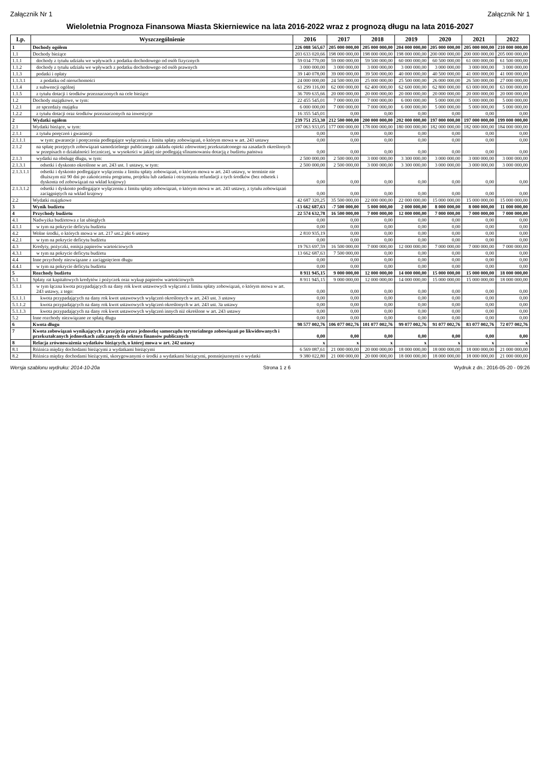Załącznik Nr 1 Załącznik Nr 1
Wieloletnia Prognoza Finansowa Miasta Skierniewice na lata 2016-2022 wraz z prognozą długu na lata 2016-2027
| Lp. | Wyszczególnienie | 2016 | 2017 | 2018 | 2019 | 2020 | 2021 | 2022 |
| --- | --- | --- | --- | --- | --- | --- | --- | --- |
| 1 | Dochody ogółem | 226 088 565,67 | 205 000 000,00 | 205 000 000,00 | 204 000 000,00 | 205 000 000,00 | 205 000 000,00 | 210 000 000,00 |
| 1.1 | Dochody bieżące | 203 633 020,66 | 198 000 000,00 | 198 000 000,00 | 198 000 000,00 | 200 000 000,00 | 200 000 000,00 | 205 000 000,00 |
| 1.1.1 | dochody z tytułu udziału we wpływach z podatku dochodowego od osób fizycznych | 59 034 770,00 | 59 000 000,00 | 59 500 000,00 | 60 000 000,00 | 60 500 000,00 | 61 000 000,00 | 61 500 000,00 |
| 1.1.2 | dochody z tytułu udziału we wpływach z podatku dochodowego od osób prawnych | 3 000 000,00 | 3 000 000,00 | 3 000 000,00 | 3 000 000,00 | 3 000 000,00 | 3 000 000,00 | 3 000 000,00 |
| 1.1.3 | podatki i opłaty | 39 140 078,00 | 39 000 000,00 | 39 500 000,00 | 40 000 000,00 | 40 500 000,00 | 41 000 000,00 | 41 000 000,00 |
| 1.1.3.1 | z podatku od nieruchomości | 24 000 000,00 | 24 500 000,00 | 25 000 000,00 | 25 500 000,00 | 26 000 000,00 | 26 500 000,00 | 27 000 000,00 |
| 1.1.4 | z subwencji ogólnej | 61 299 116,00 | 62 000 000,00 | 62 400 000,00 | 62 600 000,00 | 62 800 000,00 | 63 000 000,00 | 63 000 000,00 |
| 1.1.5 | z tytułu dotacji i środków przeznaczonych na cele bieżące | 36 709 635,66 | 20 000 000,00 | 20 000 000,00 | 20 000 000,00 | 20 000 000,00 | 20 000 000,00 | 20 000 000,00 |
| 1.2 | Dochody majątkowe, w tym: | 22 455 545,01 | 7 000 000,00 | 7 000 000,00 | 6 000 000,00 | 5 000 000,00 | 5 000 000,00 | 5 000 000,00 |
| 1.2.1 | ze sprzedaży majątku | 6 000 000,00 | 7 000 000,00 | 7 000 000,00 | 6 000 000,00 | 5 000 000,00 | 5 000 000,00 | 5 000 000,00 |
| 1.2.2 | z tytułu dotacji oraz środków przeznaczonych na inwestycje | 16 355 545,01 | 0,00 | 0,00 | 0,00 | 0,00 | 0,00 | 0,00 |
| 2 | Wydatki ogółem | 239 751 253,30 | 212 500 000,00 | 200 000 000,00 | 202 000 000,00 | 197 000 000,00 | 197 000 000,00 | 199 000 000,00 |
| 2.1 | Wydatki bieżące, w tym: | 197 063 933,05 | 177 000 000,00 | 178 000 000,00 | 180 000 000,00 | 182 000 000,00 | 182 000 000,00 | 184 000 000,00 |
| 2.1.1 | z tytułu poręczeń i gwarancji | 0,00 | 0,00 | 0,00 | 0,00 | 0,00 | 0,00 | 0,00 |
| 2.1.1.1 | w tym: gwarancje i poręczenia podlegające wyłączeniu z limitu spłaty zobowiązań, o którym mowa w art. 243 ustawy | 0,00 | 0,00 | 0,00 | 0,00 | 0,00 | 0,00 | 0,00 |
| 2.1.2 | na spłatę przejętych zobowiązań samodzielnego publicznego zakładu opieki zdrowotnej przekształconego na zasadach określonych w przepisach o działalności leczniczej, w wysokości w jakiej nie podlegają sfinansowaniu dotacją z budżetu państwa | 0,00 | 0,00 | 0,00 | 0,00 | 0,00 | 0,00 | 0,00 |
| 2.1.3 | wydatki na obsługę długu, w tym: | 2 500 000,00 | 2 500 000,00 | 3 000 000,00 | 3 300 000,00 | 3 000 000,00 | 3 000 000,00 | 3 000 000,00 |
| 2.1.3.1 | odsetki i dyskonto określone w art. 243 ust. 1 ustawy, w tym: | 2 500 000,00 | 2 500 000,00 | 3 000 000,00 | 3 300 000,00 | 3 000 000,00 | 3 000 000,00 | 3 000 000,00 |
| 2.1.3.1.1 | odsetki i dyskonto podlegające wyłączeniu z limitu spłaty zobowiązań, o którym mowa w art. 243 ustawy, w terminie nie dłuższym niż 90 dni po zakończeniu programu, projektu lub zadania i otrzymaniu refundacji z tych środków (bez odsetek i dyskonta od zobowiązań na wkład krajowy) | 0,00 | 0,00 | 0,00 | 0,00 | 0,00 | 0,00 | 0,00 |
| 2.1.3.1.2 | odsetki i dyskonto podlegające wyłączeniu z limitu spłaty zobowiązań, o którym mowa w art. 243 ustawy, z tytułu zobowiązań zaciągniętych na wkład krajowy | 0,00 | 0,00 | 0,00 | 0,00 | 0,00 | 0,00 | 0,00 |
| 2.2 | Wydatki majątkowe | 42 687 320,25 | 35 500 000,00 | 22 000 000,00 | 22 000 000,00 | 15 000 000,00 | 15 000 000,00 | 15 000 000,00 |
| 3 | Wynik budżetu | -13 662 687,63 | -7 500 000,00 | 5 000 000,00 | 2 000 000,00 | 8 000 000,00 | 8 000 000,00 | 11 000 000,00 |
| 4 | Przychody budżetu | 22 574 632,78 | 16 500 000,00 | 7 000 000,00 | 12 000 000,00 | 7 000 000,00 | 7 000 000,00 | 7 000 000,00 |
| 4.1 | Nadwyżka budżetowa z lat ubiegłych | 0,00 | 0,00 | 0,00 | 0,00 | 0,00 | 0,00 | 0,00 |
| 4.1.1 | w tym na pokrycie deficytu budżetu | 0,00 | 0,00 | 0,00 | 0,00 | 0,00 | 0,00 | 0,00 |
| 4.2 | Wolne środki, o których mowa w art. 217 ust.2 pkt 6 ustawy | 2 810 935,19 | 0,00 | 0,00 | 0,00 | 0,00 | 0,00 | 0,00 |
| 4.2.1 | w tym na pokrycie deficytu budżetu | 0,00 | 0,00 | 0,00 | 0,00 | 0,00 | 0,00 | 0,00 |
| 4.3 | Kredyty, pożyczki, emisja papierów wartościowych | 19 763 697,59 | 16 500 000,00 | 7 000 000,00 | 12 000 000,00 | 7 000 000,00 | 7 000 000,00 | 7 000 000,00 |
| 4.3.1 | w tym na pokrycie deficytu budżetu | 13 662 687,63 | 7 500 000,00 | 0,00 | 0,00 | 0,00 | 0,00 | 0,00 |
| 4.4 | Inne przychody niezwiązane z zaciągnięciem długu | 0,00 | 0,00 | 0,00 | 0,00 | 0,00 | 0,00 | 0,00 |
| 4.4.1 | w tym na pokrycie deficytu budżetu | 0,00 | 0,00 | 0,00 | 0,00 | 0,00 | 0,00 | 0,00 |
| 5 | Rozchody budżetu | 8 911 945,15 | 9 000 000,00 | 12 000 000,00 | 14 000 000,00 | 15 000 000,00 | 15 000 000,00 | 18 000 000,00 |
| 5.1 | Spłaty rat kapitałowych kredytów i pożyczek oraz wykup papierów wartościowych | 8 911 945,15 | 9 000 000,00 | 12 000 000,00 | 14 000 000,00 | 15 000 000,00 | 15 000 000,00 | 18 000 000,00 |
| 5.1.1 | w tym łączna kwota przypadających na dany rok kwot ustawowych wyłączeń z limitu spłaty zobowiązań, o którym mowa w art. 243 ustawy, z tego: | 0,00 | 0,00 | 0,00 | 0,00 | 0,00 | 0,00 | 0,00 |
| 5.1.1.1 | kwota przypadających na dany rok kwot ustawowych wyłączeń określonych w art. 243 ust. 3 ustawy | 0,00 | 0,00 | 0,00 | 0,00 | 0,00 | 0,00 | 0,00 |
| 5.1.1.2 | kwota przypadających na dany rok kwot ustawowych wyłączeń określonych w art. 243 ust. 3a ustawy | 0,00 | 0,00 | 0,00 | 0,00 | 0,00 | 0,00 | 0,00 |
| 5.1.1.3 | kwota przypadających na dany rok kwot ustawowych wyłączeń innych niż określone w art. 243 ustawy | 0,00 | 0,00 | 0,00 | 0,00 | 0,00 | 0,00 | 0,00 |
| 5.2 | Inne rozchody niezwiązane ze spłatą długu | 0,00 | 0,00 | 0,00 | 0,00 | 0,00 | 0,00 | 0,00 |
| 6 | Kwota długu | 98 577 002,76 | 106 077 002,76 | 101 077 002,76 | 99 077 002,76 | 91 077 002,76 | 83 077 002,76 | 72 077 002,76 |
| 7 | Kwota zobowiązań wynikających z przejęcia przez jednostkę samorządu terytorialnego zobowiązań po likwidowanych i przekształcanych jednostkach zaliczanych do sektora finansów publicznych | 0,00 | 0,00 | 0,00 | 0,00 | 0,00 | 0,00 | 0,00 |
| 8 | Relacja zrównoważenia wydatków bieżących, o której mowa w art. 242 ustawy | x | x | x | x | x | x | x |
| 8.1 | Różnica między dochodami bieżącymi a wydatkami bieżącymi | 6 569 087,61 | 21 000 000,00 | 20 000 000,00 | 18 000 000,00 | 18 000 000,00 | 18 000 000,00 | 21 000 000,00 |
| 8.2 | Różnica między dochodami bieżącymi, skorygowanymi o środki a wydatkami bieżącymi, pomniejszonymi o wydatki | 9 380 022,80 | 21 000 000,00 | 20 000 000,00 | 18 000 000,00 | 18 000 000,00 | 18 000 000,00 | 21 000 000,00 |
Wersja szablonu wydruku: 2014-10-20a Strona 1 z 6 Wydruk z dn.: 2016-05-20 - 09:26